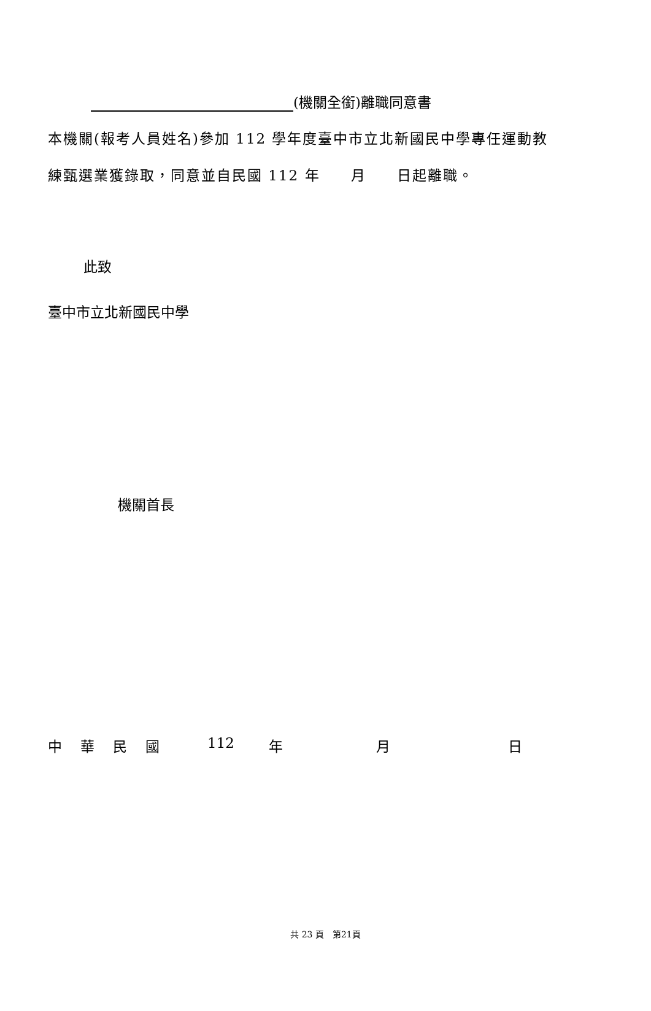(機關全銜)離職同意書
本機關(報考人員姓名)參加 112 學年度臺中市立北新國民中學專任運動教
練甄選業獲錄取，同意並自民國 112 年　　月　　日起離職。
此致
臺中市立北新國民中學
機關首長
中華民國 112 年 月 日
共 23 頁　第21頁